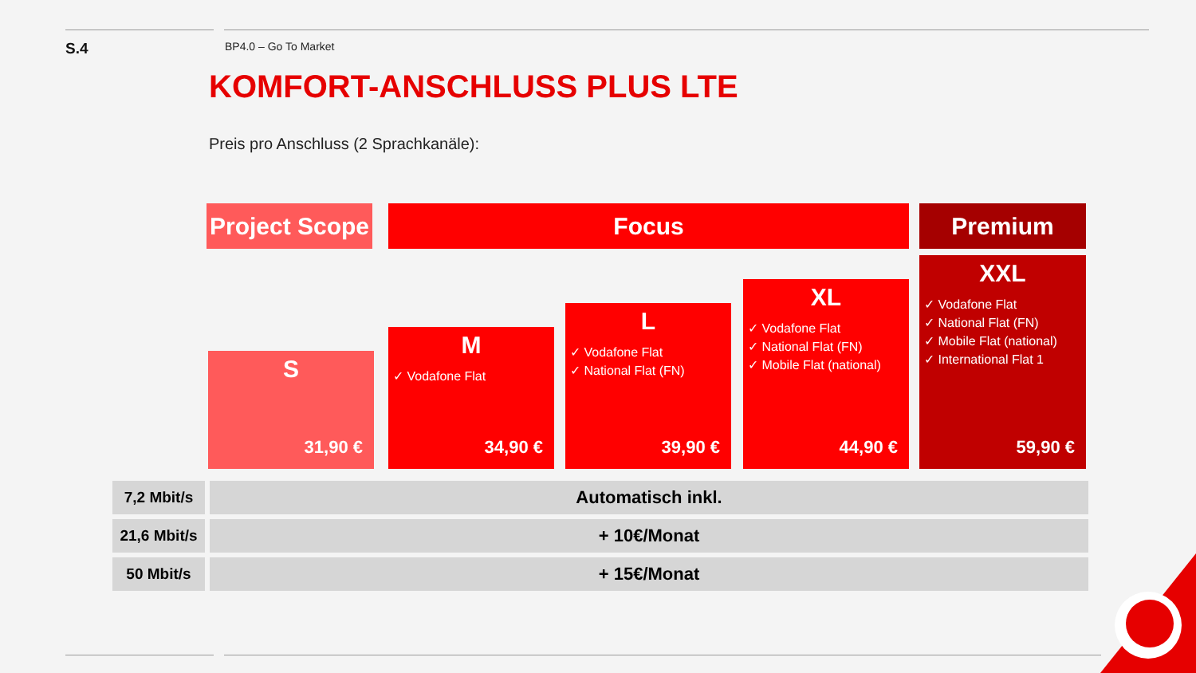S.4
BP4.0 – Go To Market
KOMFORT-ANSCHLUSS PLUS LTE
Preis pro Anschluss (2 Sprachkanäle):
Project Scope
Focus Premium
S
31,90 €
M
✓ Vodafone Flat
34,90 €
L
✓ Vodafone Flat
✓ National Flat (FN)
39,90 €
XL
✓ Vodafone Flat
✓ National Flat (FN)
✓ Mobile Flat (national)
44,90 €
XXL
✓ Vodafone Flat
✓ National Flat (FN)
✓ Mobile Flat (national)
✓ International Flat 1
59,90 €
| 7,2 Mbit/s | Automatisch inkl. |
| 21,6 Mbit/s | + 10€/Monat |
| 50 Mbit/s | + 15€/Monat |